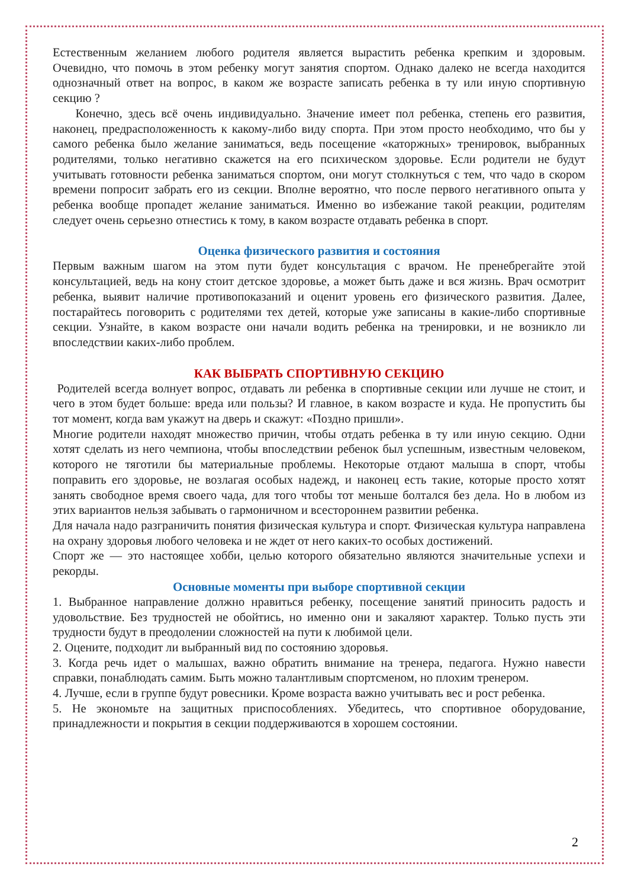Естественным желанием любого родителя является вырастить ребенка крепким и здоровым. Очевидно, что помочь в этом ребенку могут занятия спортом. Однако далеко не всегда находится однозначный ответ на вопрос, в каком же возрасте записать ребенка в ту или иную спортивную секцию ?
Конечно, здесь всё очень индивидуально. Значение имеет пол ребенка, степень его развития, наконец, предрасположенность к какому-либо виду спорта. При этом просто необходимо, что бы у самого ребенка было желание заниматься, ведь посещение «каторжных» тренировок, выбранных родителями, только негативно скажется на его психическом здоровье. Если родители не будут учитывать готовности ребенка заниматься спортом, они могут столкнуться с тем, что чадо в скором времени попросит забрать его из секции. Вполне вероятно, что после первого негативного опыта у ребенка вообще пропадет желание заниматься. Именно во избежание такой реакции, родителям следует очень серьезно отнестись к тому, в каком возрасте отдавать ребенка в спорт.
Оценка физического развития и состояния
Первым важным шагом на этом пути будет консультация с врачом. Не пренебрегайте этой консультацией, ведь на кону стоит детское здоровье, а может быть даже и вся жизнь. Врач осмотрит ребенка, выявит наличие противопоказаний и оценит уровень его физического развития. Далее, постарайтесь поговорить с родителями тех детей, которые уже записаны в какие-либо спортивные секции. Узнайте, в каком возрасте они начали водить ребенка на тренировки, и не возникло ли впоследствии каких-либо проблем.
КАК ВЫБРАТЬ СПОРТИВНУЮ СЕКЦИЮ
Родителей всегда волнует вопрос, отдавать ли ребенка в спортивные секции или лучше не стоит, и чего в этом будет больше: вреда или пользы? И главное, в каком возрасте и куда. Не пропустить бы тот момент, когда вам укажут на дверь и скажут: «Поздно пришли».
Многие родители находят множество причин, чтобы отдать ребенка в ту или иную секцию. Одни хотят сделать из него чемпиона, чтобы впоследствии ребенок был успешным, известным человеком, которого не тяготили бы материальные проблемы. Некоторые отдают малыша в спорт, чтобы поправить его здоровье, не возлагая особых надежд, и наконец есть такие, которые просто хотят занять свободное время своего чада, для того чтобы тот меньше болтался без дела. Но в любом из этих вариантов нельзя забывать о гармоничном и всестороннем развитии ребенка.
Для начала надо разграничить понятия физическая культура и спорт. Физическая культура направлена на охрану здоровья любого человека и не ждет от него каких-то особых достижений.
Спорт же — это настоящее хобби, целью которого обязательно являются значительные успехи и рекорды.
Основные моменты при выборе спортивной секции
1. Выбранное направление должно нравиться ребенку, посещение занятий приносить радость и удовольствие. Без трудностей не обойтись, но именно они и закаляют характер. Только пусть эти трудности будут в преодолении сложностей на пути к любимой цели.
2. Оцените, подходит ли выбранный вид по состоянию здоровья.
3. Когда речь идет о малышах, важно обратить внимание на тренера, педагога. Нужно навести справки, понаблюдать самим. Быть можно талантливым спортсменом, но плохим тренером.
4. Лучше, если в группе будут ровесники. Кроме возраста важно учитывать вес и рост ребенка.
5. Не экономьте на защитных приспособлениях. Убедитесь, что спортивное оборудование, принадлежности и покрытия в секции поддерживаются в хорошем состоянии.
2